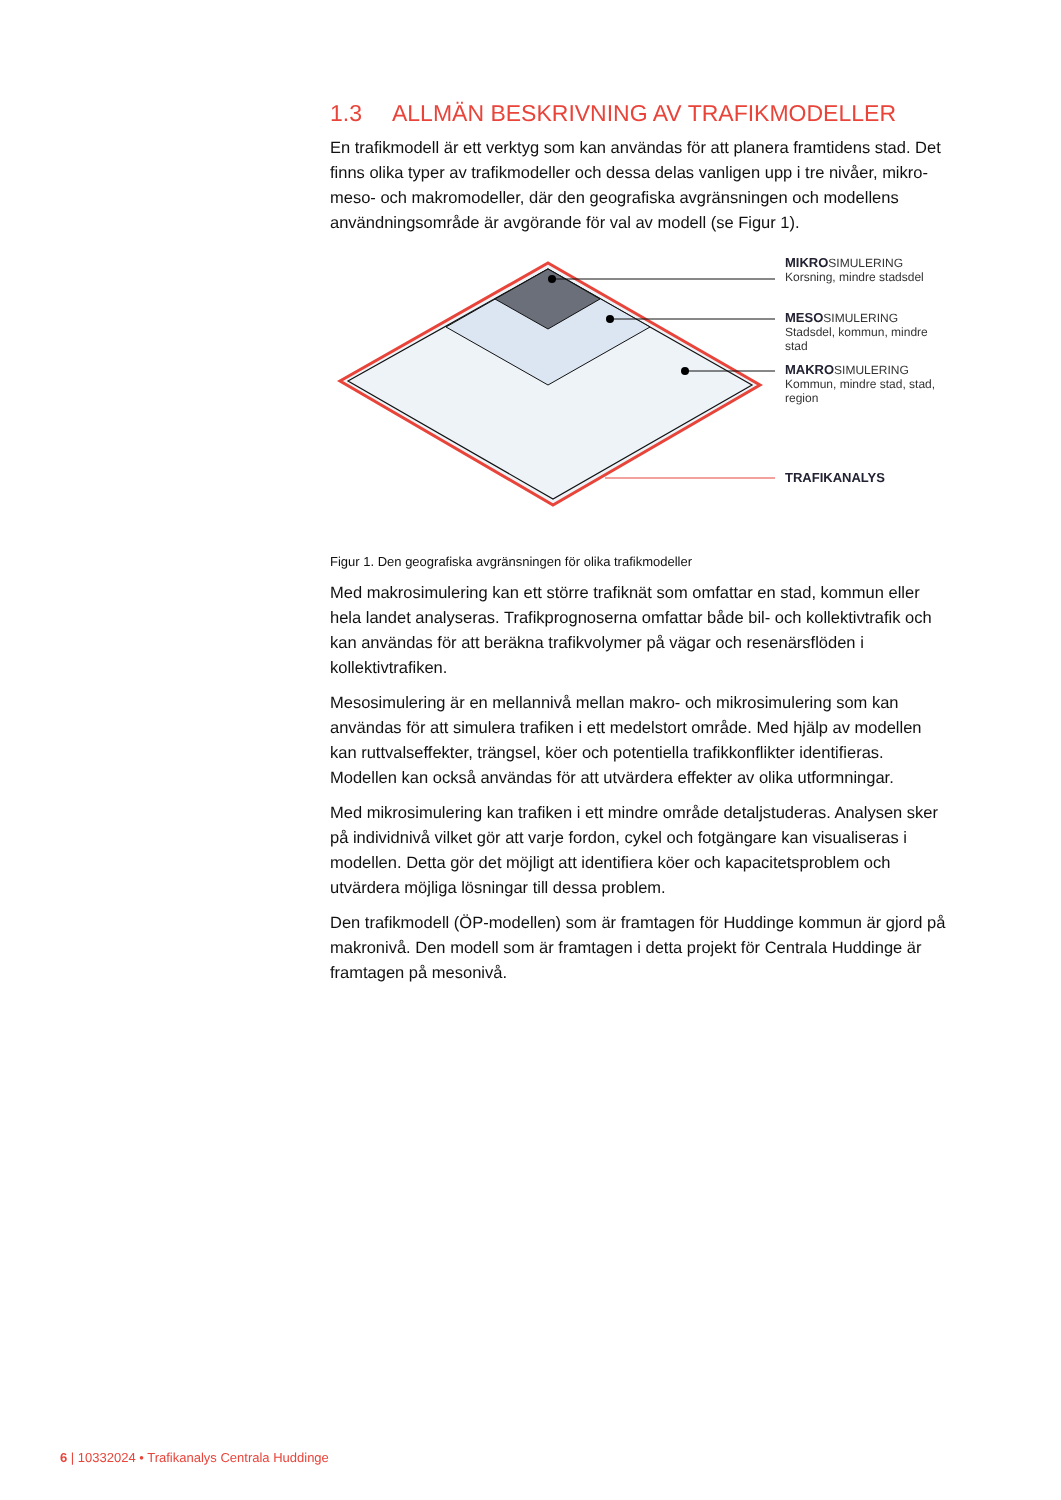1.3 ALLMÄN BESKRIVNING AV TRAFIKMODELLER
En trafikmodell är ett verktyg som kan användas för att planera framtidens stad. Det finns olika typer av trafikmodeller och dessa delas vanligen upp i tre nivåer, mikro- meso- och makromodeller, där den geografiska avgränsningen och modellens användningsområde är avgörande för val av modell (se Figur 1).
MIKROSIMULERING
Korsning, mindre stadsdel
MESOSIMULERING
Stadsdel, kommun, mindre stad
MAKROSIMULERING
Kommun, mindre stad, stad, region
TRAFIKANALYS
Figur 1. Den geografiska avgränsningen för olika trafikmodeller
Med makrosimulering kan ett större trafiknät som omfattar en stad, kommun eller hela landet analyseras. Trafikprognoserna omfattar både bil- och kollektivtrafik och kan användas för att beräkna trafikvolymer på vägar och resenärsflöden i kollektivtrafiken.
Mesosimulering är en mellannivå mellan makro- och mikrosimulering som kan användas för att simulera trafiken i ett medelstort område. Med hjälp av modellen kan ruttvalseffekter, trängsel, köer och potentiella trafikkonflikter identifieras. Modellen kan också användas för att utvärdera effekter av olika utformningar.
Med mikrosimulering kan trafiken i ett mindre område detaljstuderas. Analysen sker på individnivå vilket gör att varje fordon, cykel och fotgängare kan visualiseras i modellen. Detta gör det möjligt att identifiera köer och kapacitetsproblem och utvärdera möjliga lösningar till dessa problem.
Den trafikmodell (ÖP-modellen) som är framtagen för Huddinge kommun är gjord på makronivå. Den modell som är framtagen i detta projekt för Centrala Huddinge är framtagen på mesonivå.
6 | 10332024 • Trafikanalys Centrala Huddinge